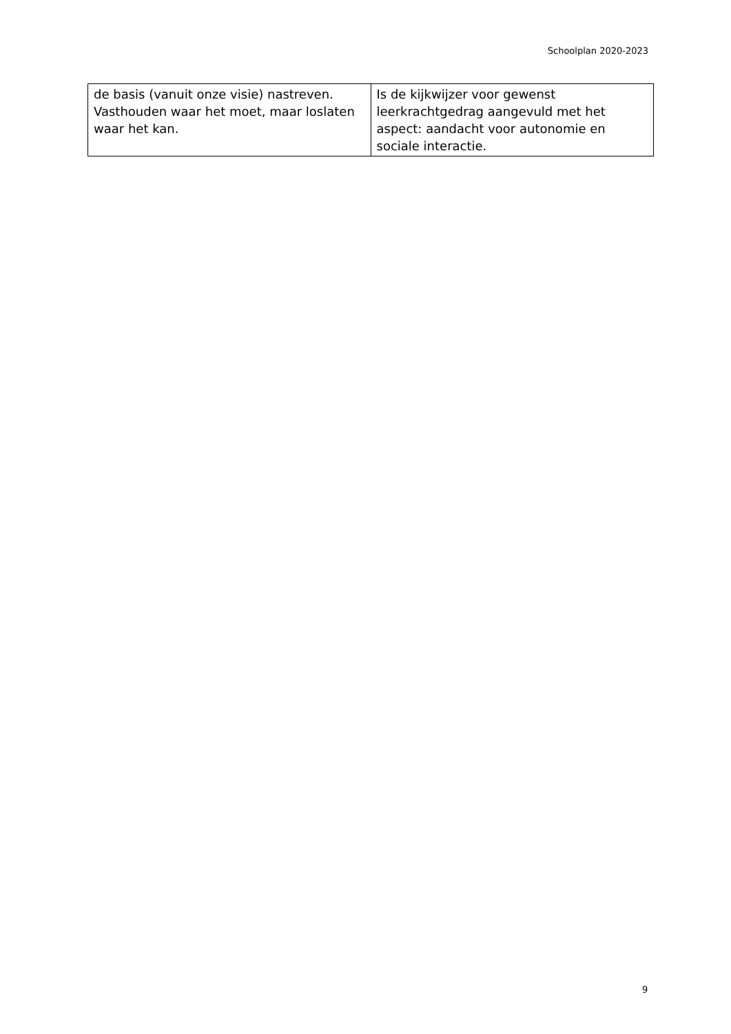Schoolplan 2020-2023
| de basis (vanuit onze visie) nastreven. Vasthouden waar het moet, maar loslaten waar het kan. | Is de kijkwijzer voor gewenst leerkrachtgedrag aangevuld met het aspect: aandacht voor autonomie en sociale interactie. |
9